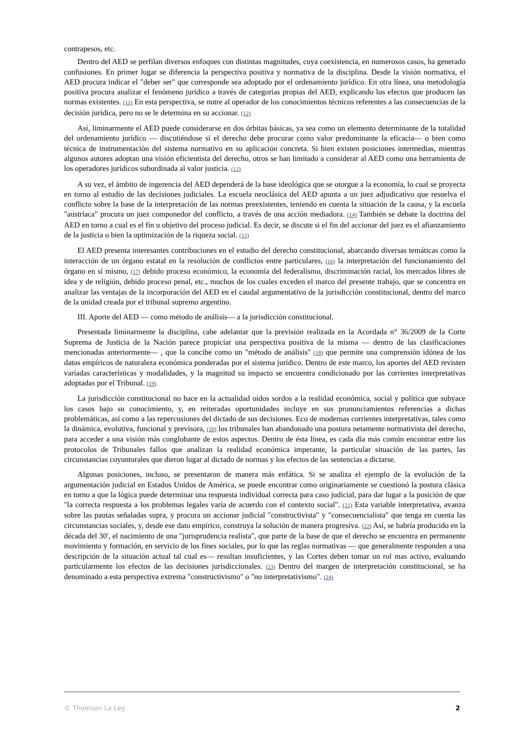contrapesos, etc.
Dentro del AED se perfilan diversos enfoques con distintas magnitudes, cuya coexistencia, en numerosos casos, ha generado confusiones. En primer lugar se diferencia la perspectiva positiva y normativa de la disciplina. Desde la visión normativa, el AED procura indicar el "deber ser" que corresponde sea adoptado por el ordenamiento jurídico. En otra línea, una metodología positiva procura analizar el fenómeno jurídico a través de categorías propias del AED, explicando los efectos que producen las normas existentes. (11) En esta perspectiva, se nutre al operador de los conocimientos técnicos referentes a las consecuencias de la decisión jurídica, pero no se le determina en su accionar. (12)
Así, liminarmente el AED puede considerarse en dos órbitas básicas, ya sea como un elemento determinante de la totalidad del ordenamiento jurídico — discutiéndose si el derecho debe procurar como valor predominante la eficacia— o bien como técnica de instrumentación del sistema normativo en su aplicación concreta. Si bien existen posiciones intermedias, mientras algunos autores adoptan una visión eficientista del derecho, otros se han limitado a considerar al AED como una herramienta de los operadores jurídicos subordinada al valor justicia. (13)
A su vez, el ámbito de ingerencia del AED dependerá de la base ideológica que se otorgue a la economía, lo cual se proyecta en torno al estudio de las decisiones judiciales. La escuela neoclásica del AED apunta a un juez adjudicativo que resuelva el conflicto sobre la base de la interpretación de las normas preexistentes, teniendo en cuenta la situación de la causa, y la escuela "austríaca" procura un juez componedor del conflicto, a través de una acción mediadora. (14) También se debate la doctrina del AED en torno a cual es el fin u objetivo del proceso judicial. Es decir, se discute si el fin del accionar del juez es el afianzamiento de la justicia o bien la optimización de la riqueza social. (15)
El AED presenta interesantes contribuciones en el estudio del derecho constitucional, abarcando diversas temáticas como la interacción de un órgano estatal en la resolución de conflictos entre particulares, (16) la interpretación del funcionamiento del órgano en sí mismo, (17) debido proceso económico, la economía del federalismo, discriminación racial, los mercados libres de idea y de religión, debido proceso penal, etc., muchos de los cuales exceden el marco del presente trabajo, que se concentra en analizar las ventajas de la incorporación del AED en el caudal argumentativo de la jurisdicción constitucional, dentro del marco de la unidad creada por el tribunal supremo argentino.
III. Aporte del AED — como método de análisis— a la jurisdicción constitucional.
Presentada liminarmente la disciplina, cabe adelantar que la previsión realizada en la Acordada n° 36/2009 de la Corte Suprema de Justicia de la Nación parece propiciar una perspectiva positiva de la misma — dentro de las clasificaciones mencionadas anteriormente— , que la concibe como un "método de análisis" (18) que permite una comprensión idónea de los datos empíricos de naturaleza económica ponderadas por el sistema jurídico. Dentro de este marco, los aportes del AED revisten variadas características y modalidades, y la magnitud su impacto se encuentra condicionado por las corrientes interpretativas adoptadas por el Tribunal. (19)
La jurisdicción constitucional no hace en la actualidad oídos sordos a la realidad económica, social y política que subyace los casos bajo su conocimiento, y, en reiteradas oportunidades incluye en sus pronunciamientos referencias a dichas problemáticas, así como a las repercusiones del dictado de sus decisiones. Eco de modernas corrientes interpretativas, tales como la dinámica, evolutiva, funcional y previsora, (20) los tribunales han abandonado una postura netamente normativista del derecho, para acceder a una visión más conglobante de estos aspectos. Dentro de ésta línea, es cada día más común encontrar entre los protocolos de Tribunales fallos que analizan la realidad económica imperante, la particular situación de las partes, las circunstancias coyunturales que dieron lugar al dictado de normas y los efectos de las sentencias a dictarse.
Algunas posiciones, incluso, se presentaron de manera más enfática. Si se analiza el ejemplo de la evolución de la argumentación judicial en Estados Unidos de América, se puede encontrar como originariamente se cuestionó la postura clásica en torno a que la lógica puede determinar una respuesta individual correcta para caso judicial, para dar lugar a la posición de que "la correcta respuesta a los problemas legales varía de acuerdo con el contexto social". (21) Esta variable interpretativa, avanza sobre las pautas señaladas supra, y procura un accionar judicial "constructivista" y "consecuencialista" que tenga en cuenta las circunstancias sociales, y, desde ese dato empírico, construya la solución de manera progresiva. (22) Así, se habría producido en la década del 30', el nacimiento de una "jurisprudencia realista", que parte de la base de que el derecho se encuentra en permanente movimiento y formación, en servicio de los fines sociales, por lo que las reglas normativas — que generalmente responden a una descripción de la situación actual tal cual es— resultan insuficientes, y las Cortes deben tomar un rol mas activo, evaluando particularmente los efectos de las decisiones jurisdiccionales. (23) Dentro del margen de interpretación constitucional, se ha denominado a esta perspectiva extrema "constructivismo" o "no interpretativismo". (24)
© Thomson La Ley 2